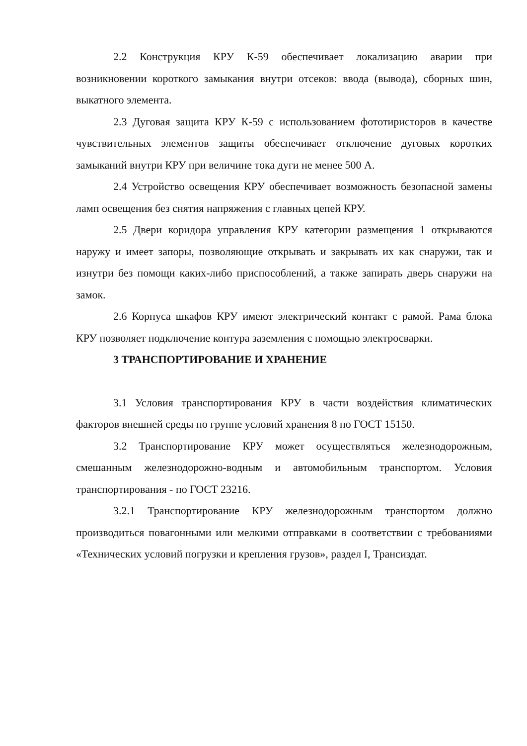2.2 Конструкция КРУ К-59 обеспечивает локализацию аварии при возникновении короткого замыкания внутри отсеков: ввода (вывода), сборных шин, выкатного элемента.
2.3 Дуговая защита КРУ К-59 с использованием фототиристоров в качестве чувствительных элементов защиты обеспечивает отключение дуговых коротких замыканий внутри КРУ при величине тока дуги не менее 500 А.
2.4 Устройство освещения КРУ обеспечивает возможность безопасной замены ламп освещения без снятия напряжения с главных цепей КРУ.
2.5 Двери коридора управления КРУ категории размещения 1 открываются наружу и имеет запоры, позволяющие открывать и закрывать их как снаружи, так и изнутри без помощи каких-либо приспособлений, а также запирать дверь снаружи на замок.
2.6 Корпуса шкафов КРУ имеют электрический контакт с рамой. Рама блока КРУ позволяет подключение контура заземления с помощью электросварки.
3 ТРАНСПОРТИРОВАНИЕ И ХРАНЕНИЕ
3.1 Условия транспортирования КРУ в части воздействия климатических факторов внешней среды по группе условий хранения 8 по ГОСТ 15150.
3.2 Транспортирование КРУ может осуществляться железнодорожным, смешанным железнодорожно-водным и автомобильным транспортом. Условия транспортирования - по ГОСТ 23216.
3.2.1 Транспортирование КРУ железнодорожным транспортом должно производиться повагонными или мелкими отправками в соответствии с требованиями «Технических условий погрузки и крепления грузов», раздел I, Трансиздат.